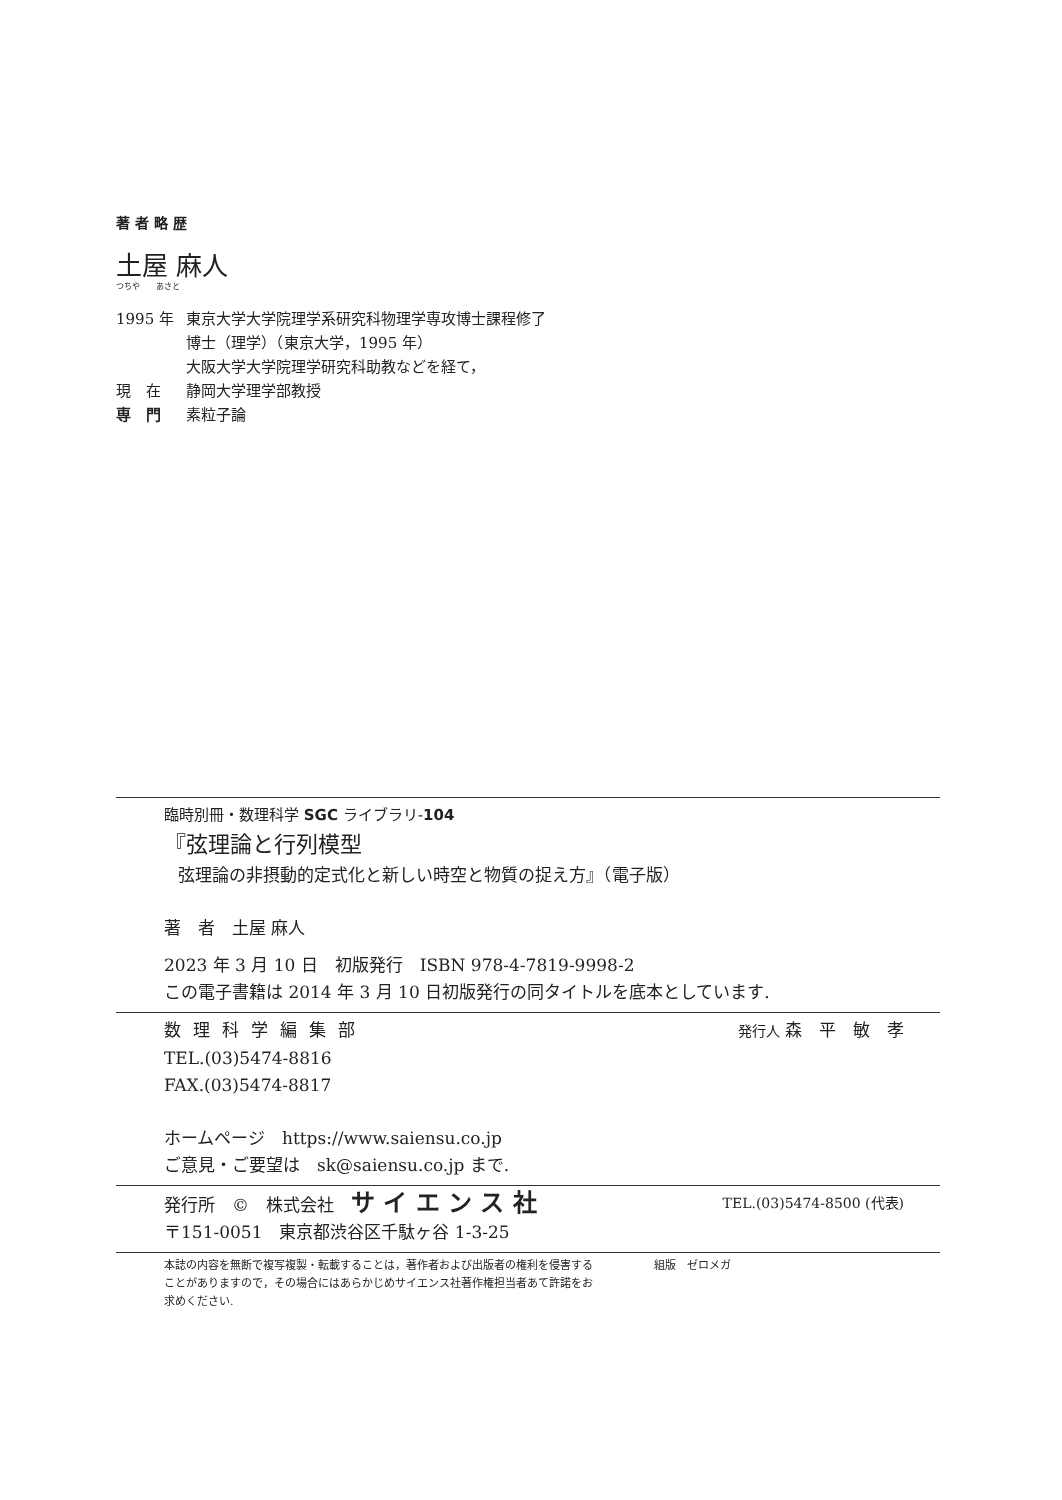著 者 略 歴
土屋 麻人
つちや　　あさと
1995 年 東京大学大学院理学系研究科物理学専攻博士課程修了
博士（理学）（東京大学，1995 年）
大阪大学大学院理学研究科助教などを経て，
現　在 静岡大学理学部教授
専　門 素粒子論
臨時別冊・数理科学 SGC ライブラリ-104
『弦理論と行列模型
弦理論の非摂動的定式化と新しい時空と物質の捉え方』（電子版）
著　者　土屋 麻人
2023 年 3 月 10 日　初版発行　ISBN 978-4-7819-9998-2
この電子書籍は 2014 年 3 月 10 日初版発行の同タイトルを底本としています.
数理科学編集部 発行人 森　平　敏　孝
TEL.(03)5474-8816
FAX.(03)5474-8817
ホームページ　https://www.saiensu.co.jp
ご意見・ご要望は　sk@saiensu.co.jp まで.
発行所　©　株式会社　サ イ エ ン ス 社 TEL.(03)5474-8500 (代表)
〒151-0051　東京都渋谷区千駄ヶ谷 1-3-25
本誌の内容を無断で複写複製・転載することは，著作者および出版者の権利を侵害することがありますので，その場合にはあらかじめサイエンス社著作権担当者あて許諾をお求めください.
組版　ゼロメガ